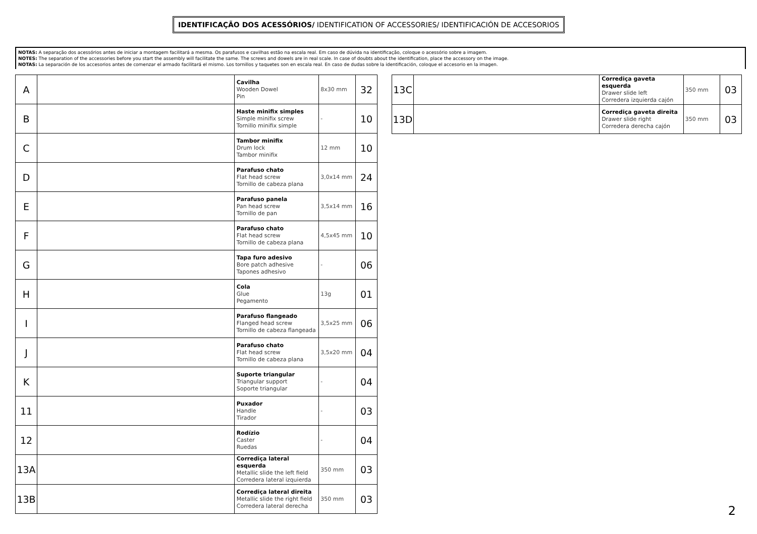IDENTIFICAÇÃO DOS ACESSÓRIOS/ IDENTIFICATION OF ACCESSORIES/ IDENTIFICACIÓN DE ACCESORIOS
NOTAS: A separação dos acessórios antes de iniciar a montagem facilitará a mesma. Os parafusos e cavilhas estão na escala real. Em caso de dúvida na identificação, coloque o acessório sobre a imagem.
NOTES: The separation of the accessories before you start the assembly will facilitate the same. The screws and dowels are in real scale. In case of doubts about the identification, place the accessory on the image.
NOTAS: La separación de los accesorios antes de comenzar el armado facilitará el mismo. Los tornillos y taquetes son en escala real. En caso de dudas sobre la identificación, coloque el accesorio en la imagen.
| A | | Cavilha Wooden Dowel Pin | 8x30 mm | 32 |
| B | | Haste minifix simples Simple minifix screw Tornillo minifix simple | - | 10 |
| C | | Tambor minifix Drum lock Tambor minifix | 12 mm | 10 |
| D | | Parafuso chato Flat head screw Tornillo de cabeza plana | 3,0x14 mm | 24 |
| E | | Parafuso panela Pan head screw Tornillo de pan | 3,5x14 mm | 16 |
| F | | Parafuso chato Flat head screw Tornillo de cabeza plana | 4,5x45 mm | 10 |
| G | | Tapa furo adesivo Bore patch adhesive Tapones adhesivo | - | 06 |
| H | | Cola Glue Pegamento | 13g | 01 |
| I | | Parafuso flangeado Flanged head screw Tornillo de cabeza flangeada | 3,5x25 mm | 06 |
| J | | Parafuso chato Flat head screw Tornillo de cabeza plana | 3,5x20 mm | 04 |
| K | | Suporte triangular Triangular support Soporte triangular | - | 04 |
| 11 | | Puxador Handle Tirador | - | 03 |
| 12 | | Rodízio Caster Ruedas | - | 04 |
| 13A | | Corrediça lateral esquerda Metallic slide the left field Corredera lateral izquierda | 350 mm | 03 |
| 13B | | Corrediça lateral direita Metallic slide the right field Corredera lateral derecha | 350 mm | 03 |
| 13C | | Corrediça gaveta esquerda Drawer slide left Corredera izquierda cajón | 350 mm | 03 |
| 13D | | Corrediça gaveta direita Drawer slide right Corredera derecha cajón | 350 mm | 03 |
2